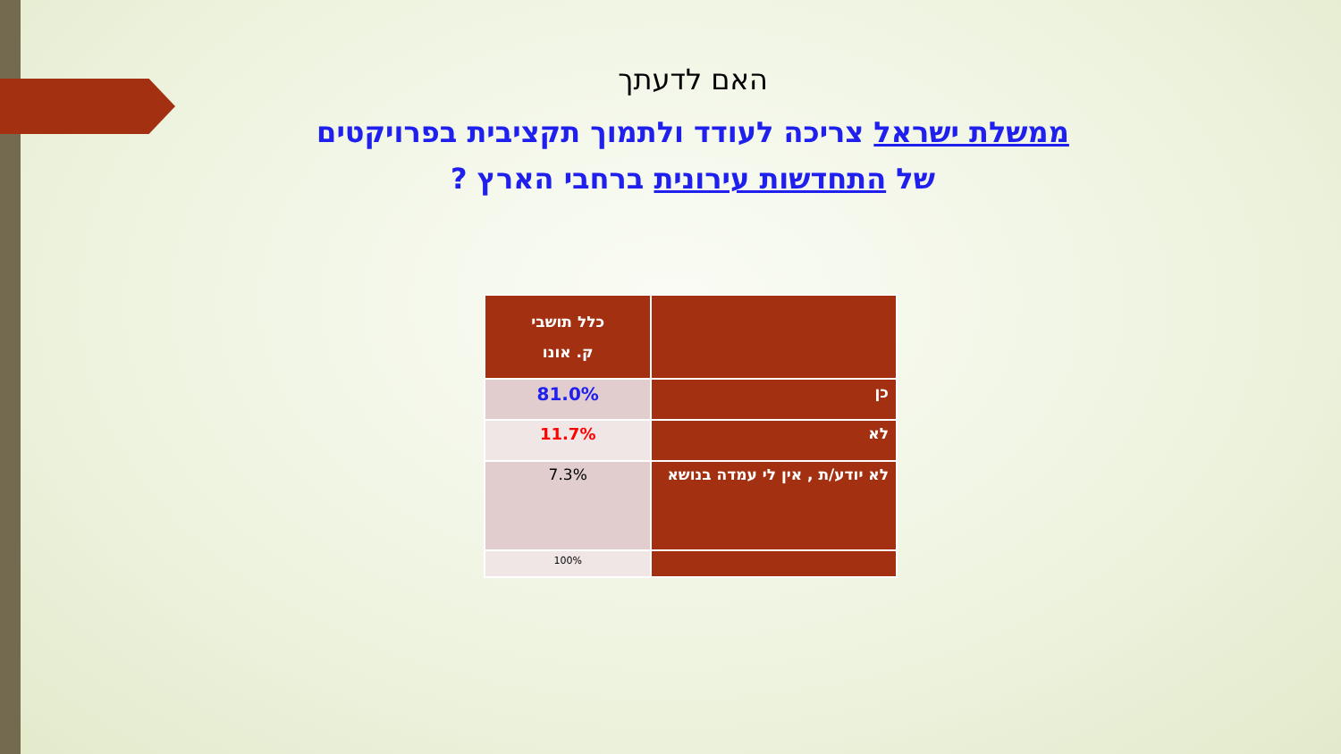האם לדעתך
ממשלת ישראל צריכה לעודד ולתמוך תקציבית בפרויקטים
של התחדשות עירונית ברחבי הארץ ?
| | כלל תושבי ק. אונו |
| --- | --- |
| כן | 81.0% |
| לא | 11.7% |
| לא יודע/ת , אין לי עמדה בנושא | 7.3% |
| | 100% |